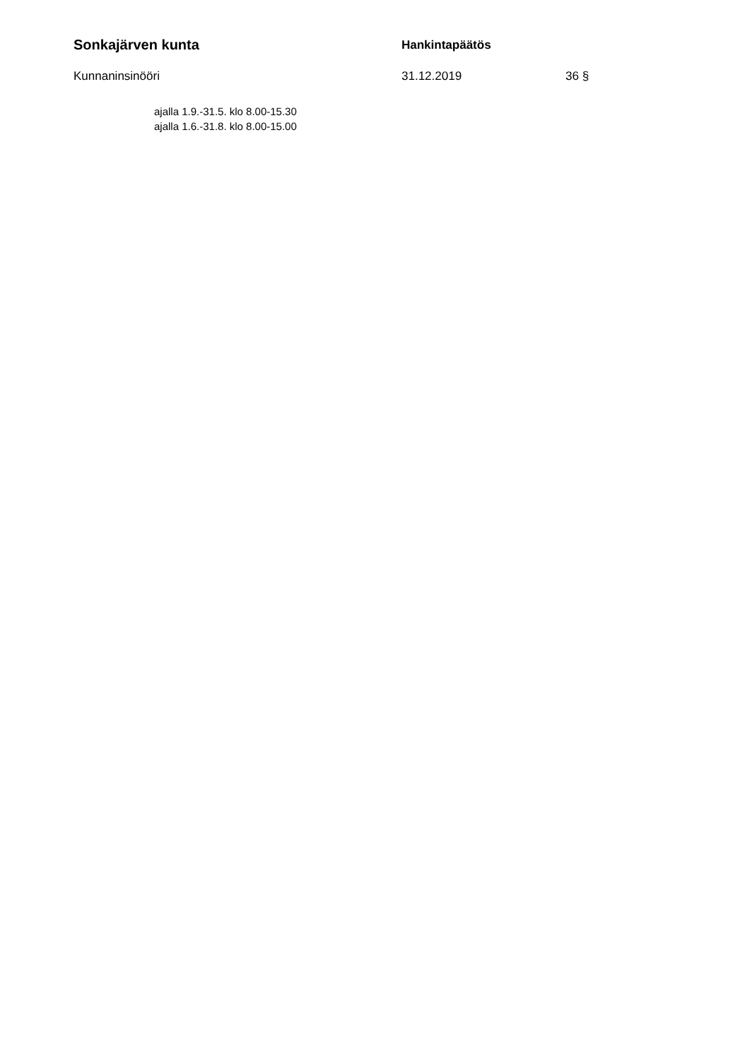Sonkajärven kunta
Hankintapäätös
Kunnaninsinööri 31.12.2019 36 §
ajalla 1.9.-31.5. klo 8.00-15.30
ajalla 1.6.-31.8. klo 8.00-15.00